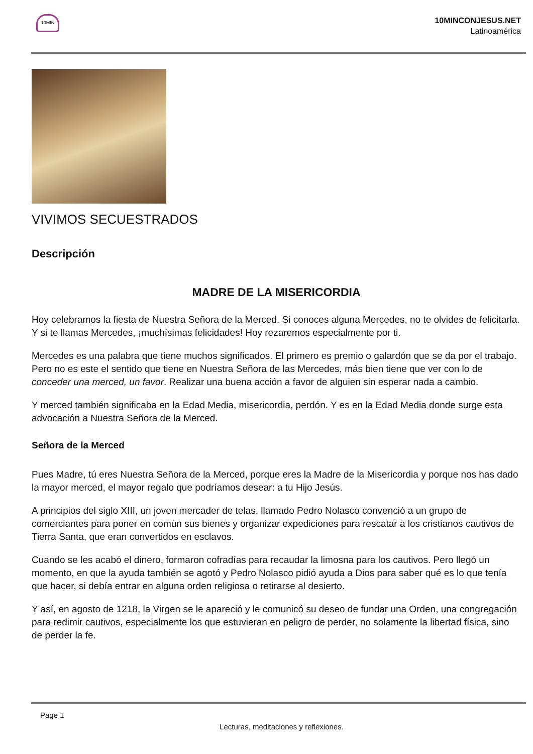10MIN
10MINCONJESUS.NET
Latinoamérica
VIVIMOS SECUESTRADOS
Descripción
MADRE DE LA MISERICORDIA
Hoy celebramos la fiesta de Nuestra Señora de la Merced. Si conoces alguna Mercedes, no te olvides de felicitarla. Y si te llamas Mercedes, ¡muchísimas felicidades! Hoy rezaremos especialmente por ti.
Mercedes es una palabra que tiene muchos significados. El primero es premio o galardón que se da por el trabajo. Pero no es este el sentido que tiene en Nuestra Señora de las Mercedes, más bien tiene que ver con lo de conceder una merced, un favor. Realizar una buena acción a favor de alguien sin esperar nada a cambio.
Y merced también significaba en la Edad Media, misericordia, perdón. Y es en la Edad Media donde surge esta advocación a Nuestra Señora de la Merced.
Señora de la Merced
Pues Madre, tú eres Nuestra Señora de la Merced, porque eres la Madre de la Misericordia y porque nos has dado la mayor merced, el mayor regalo que podríamos desear: a tu Hijo Jesús.
A principios del siglo XIII, un joven mercader de telas, llamado Pedro Nolasco convenció a un grupo de comerciantes para poner en común sus bienes y organizar expediciones para rescatar a los cristianos cautivos de Tierra Santa, que eran convertidos en esclavos.
Cuando se les acabó el dinero, formaron cofradías para recaudar la limosna para los cautivos. Pero llegó un momento, en que la ayuda también se agotó y Pedro Nolasco pidió ayuda a Dios para saber qué es lo que tenía que hacer, si debía entrar en alguna orden religiosa o retirarse al desierto.
Y así, en agosto de 1218, la Virgen se le apareció y le comunicó su deseo de fundar una Orden, una congregación para redimir cautivos, especialmente los que estuvieran en peligro de perder, no solamente la libertad física, sino de perder la fe.
Page 1
Lecturas, meditaciones y reflexiones.